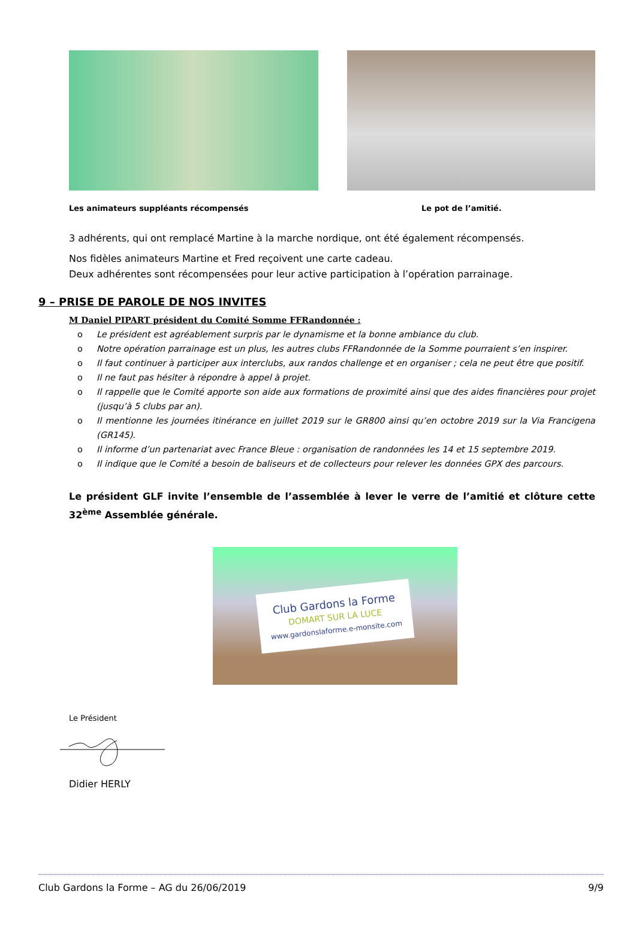Les animateurs suppléants récompensés Le pot de l’amitié.
3 adhérents, qui ont remplacé Martine à la marche nordique, ont été également récompensés.
Nos fidèles animateurs Martine et Fred reçoivent une carte cadeau.
Deux adhérentes sont récompensées pour leur active participation à l’opération parrainage.
9 – PRISE DE PAROLE DE NOS INVITES
M Daniel PIPART président du Comité Somme FFRandonnée :
o Le président est agréablement surpris par le dynamisme et la bonne ambiance du club.
o Notre opération parrainage est un plus, les autres clubs FFRandonnée de la Somme pourraient s’en inspirer.
o Il faut continuer à participer aux interclubs, aux randos challenge et en organiser ; cela ne peut être que positif.
o Il ne faut pas hésiter à répondre à appel à projet.
o Il rappelle que le Comité apporte son aide aux formations de proximité ainsi que des aides financières pour projet (jusqu’à 5 clubs par an).
o Il mentionne les journées itinérance en juillet 2019 sur le GR800 ainsi qu’en octobre 2019 sur la Via Francigena (GR145).
o Il informe d’un partenariat avec France Bleue : organisation de randonnées les 14 et 15 septembre 2019.
o Il indique que le Comité a besoin de baliseurs et de collecteurs pour relever les données GPX des parcours.
Le président GLF invite l’ensemble de l’assemblée à lever le verre de l’amitié et clôture cette 32<sup>ème</sup> Assemblée générale.
Club Gardons la Forme
DOMART SUR LA LUCE
www.gardonslaforme.e-monsite.com
Le Président
Didier HERLY
Club Gardons la Forme – AG du 26/06/2019 9/9